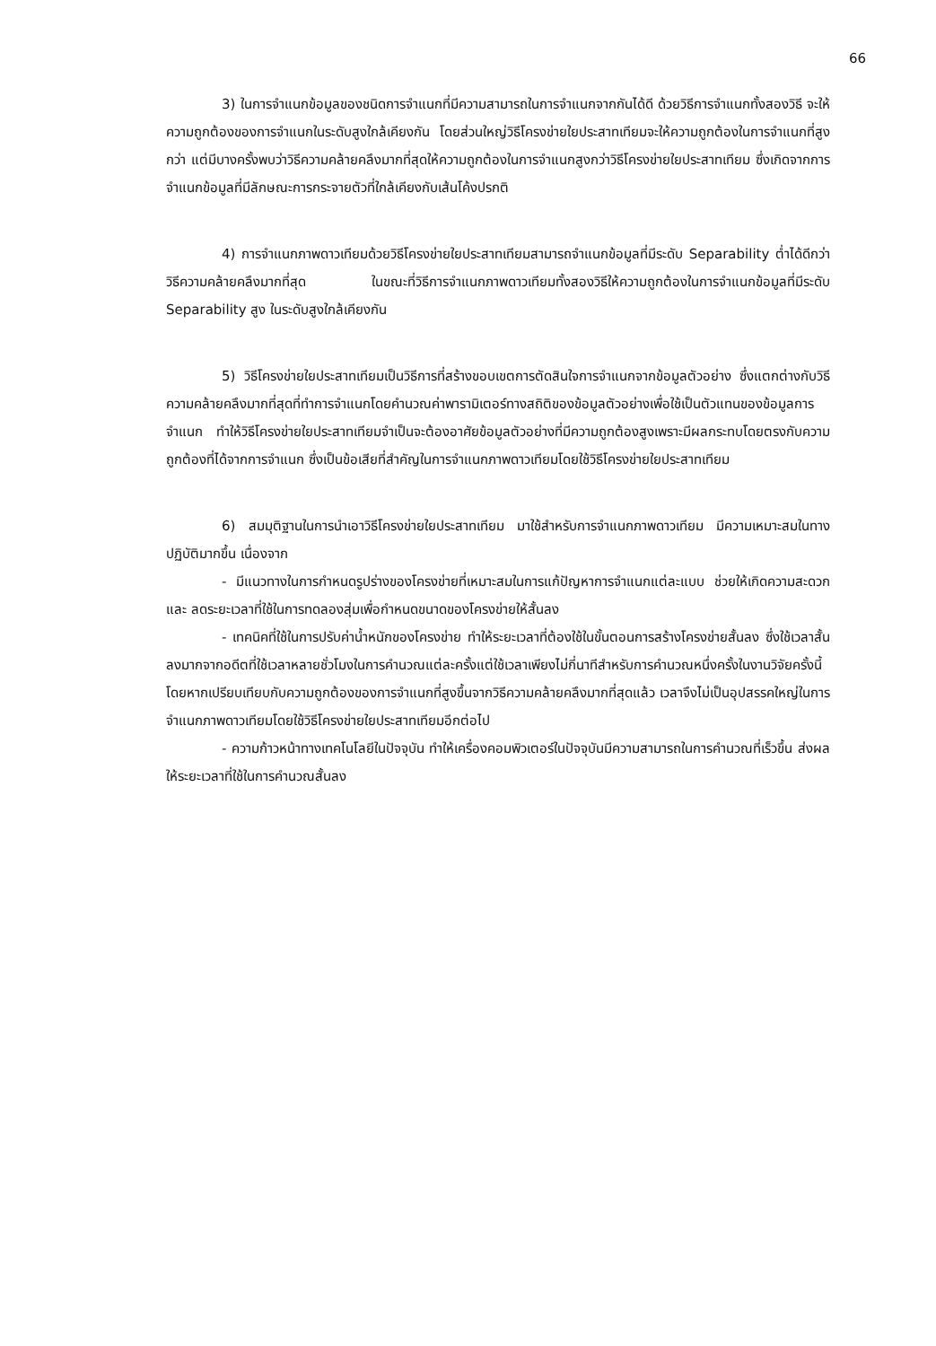66
3) ในการจำแนกข้อมูลของชนิดการจำแนกที่มีความสามารถในการจำแนกจากกันได้ดี ด้วยวิธีการจำแนกทั้งสองวิธี จะให้ความถูกต้องของการจำแนกในระดับสูงใกล้เคียงกัน โดยส่วนใหญ่วิธีโครงข่ายใยประสาทเทียมจะให้ความถูกต้องในการจำแนกที่สูงกว่า แต่มีบางครั้งพบว่าวิธีความคล้ายคลึงมากที่สุดให้ความถูกต้องในการจำแนกสูงกว่าวิธีโครงข่ายใยประสาทเทียม ซึ่งเกิดจากการจำแนกข้อมูลที่มีลักษณะการกระจายตัวที่ใกล้เคียงกับเส้นโค้งปรกติ
4) การจำแนกภาพดาวเทียมด้วยวิธีโครงข่ายใยประสาทเทียมสามารถจำแนกข้อมูลที่มีระดับ Separability ต่ำได้ดีกว่าวิธีความคล้ายคลึงมากที่สุด ในขณะที่วิธีการจำแนกภาพดาวเทียมทั้งสองวิธีให้ความถูกต้องในการจำแนกข้อมูลที่มีระดับ Separability สูง ในระดับสูงใกล้เคียงกัน
5) วิธีโครงข่ายใยประสาทเทียมเป็นวิธีการที่สร้างขอบเขตการตัดสินใจการจำแนกจากข้อมูลตัวอย่าง ซึ่งแตกต่างกับวิธีความคล้ายคลึงมากที่สุดที่ทำการจำแนกโดยคำนวณค่าพารามิเตอร์ทางสถิติของข้อมูลตัวอย่างเพื่อใช้เป็นตัวแทนของข้อมูลการจำแนก ทำให้วิธีโครงข่ายใยประสาทเทียมจำเป็นจะต้องอาศัยข้อมูลตัวอย่างที่มีความถูกต้องสูงเพราะมีผลกระทบโดยตรงกับความถูกต้องที่ได้จากการจำแนก ซึ่งเป็นข้อเสียที่สำคัญในการจำแนกภาพดาวเทียมโดยใช้วิธีโครงข่ายใยประสาทเทียม
6) สมมุติฐานในการนำเอาวิธีโครงข่ายใยประสาทเทียม มาใช้สำหรับการจำแนกภาพดาวเทียม มีความเหมาะสมในทางปฏิบัติมากขึ้น เนื่องจาก
- มีแนวทางในการกำหนดรูปร่างของโครงข่ายที่เหมาะสมในการแก้ปัญหาการจำแนกแต่ละแบบ ช่วยให้เกิดความสะดวกและ ลดระยะเวลาที่ใช้ในการทดลองสุ่มเพื่อกำหนดขนาดของโครงข่ายให้สั้นลง
- เทคนิคที่ใช้ในการปรับค่าน้ำหนักของโครงข่าย ทำให้ระยะเวลาที่ต้องใช้ในขั้นตอนการสร้างโครงข่ายสั้นลง ซึ่งใช้เวลาสั้นลงมากจากอดีตที่ใช้เวลาหลายชั่วโมงในการคำนวณแต่ละครั้งแต่ใช้เวลาเพียงไม่กี่นาทีสำหรับการคำนวณหนึ่งครั้งในงานวิจัยครั้งนี้ โดยหากเปรียบเทียบกับความถูกต้องของการจำแนกที่สูงขึ้นจากวิธีความคล้ายคลึงมากที่สุดแล้ว เวลาจึงไม่เป็นอุปสรรคใหญ่ในการจำแนกภาพดาวเทียมโดยใช้วิธีโครงข่ายใยประสาทเทียมอีกต่อไป
- ความก้าวหน้าทางเทคโนโลยีในปัจจุบัน ทำให้เครื่องคอมพิวเตอร์ในปัจจุบันมีความสามารถในการคำนวณที่เร็วขึ้น ส่งผลให้ระยะเวลาที่ใช้ในการคำนวณสั้นลง